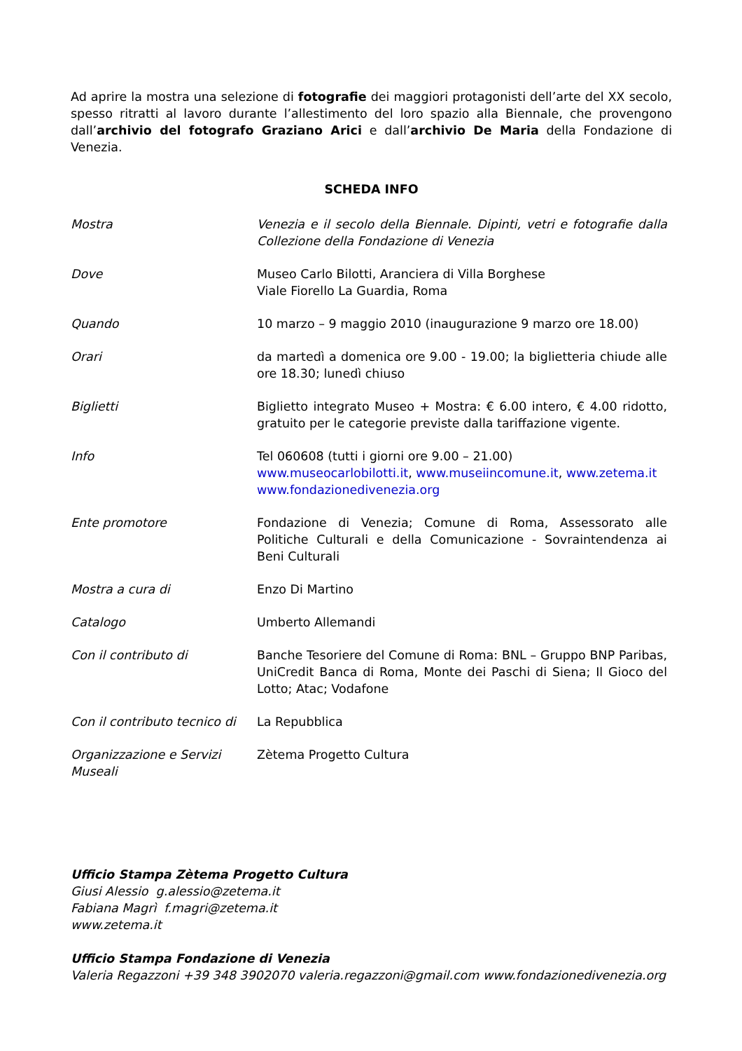Ad aprire la mostra una selezione di fotografie dei maggiori protagonisti dell’arte del XX secolo, spesso ritratti al lavoro durante l’allestimento del loro spazio alla Biennale, che provengono dall’archivio del fotografo Graziano Arici e dall’archivio De Maria della Fondazione di Venezia.
SCHEDA INFO
| Mostra | Venezia e il secolo della Biennale. Dipinti, vetri e fotografie dalla Collezione della Fondazione di Venezia |
| Dove | Museo Carlo Bilotti, Aranciera di Villa Borghese Viale Fiorello La Guardia, Roma |
| Quando | 10 marzo – 9 maggio 2010 (inaugurazione 9 marzo ore 18.00) |
| Orari | da martedì a domenica ore 9.00 - 19.00; la biglietteria chiude alle ore 18.30; lunedì chiuso |
| Biglietti | Biglietto integrato Museo + Mostra: € 6.00 intero, € 4.00 ridotto, gratuito per le categorie previste dalla tariffazione vigente. |
| Info | Tel 060608 (tutti i giorni ore 9.00 – 21.00) www.museocarlobilotti.it , www.museiincomune.it , www.zetema.it www.fondazionedivenezia.org |
| Ente promotore | Fondazione di Venezia; Comune di Roma, Assessorato alle Politiche Culturali e della Comunicazione - Sovraintendenza ai Beni Culturali |
| Mostra a cura di | Enzo Di Martino |
| Catalogo | Umberto Allemandi |
| Con il contributo di | Banche Tesoriere del Comune di Roma: BNL – Gruppo BNP Paribas, UniCredit Banca di Roma, Monte dei Paschi di Siena; Il Gioco del Lotto; Atac; Vodafone |
| Con il contributo tecnico di | La Repubblica |
| Organizzazione e Servizi Museali | Zètema Progetto Cultura |
Ufficio Stampa Zètema Progetto Cultura
Giusi Alessio g.alessio@zetema.it
Fabiana Magrì f.magri@zetema.it
www.zetema.it
Ufficio Stampa Fondazione di Venezia
Valeria Regazzoni +39 348 3902070 valeria.regazzoni@gmail.com www.fondazionedivenezia.org